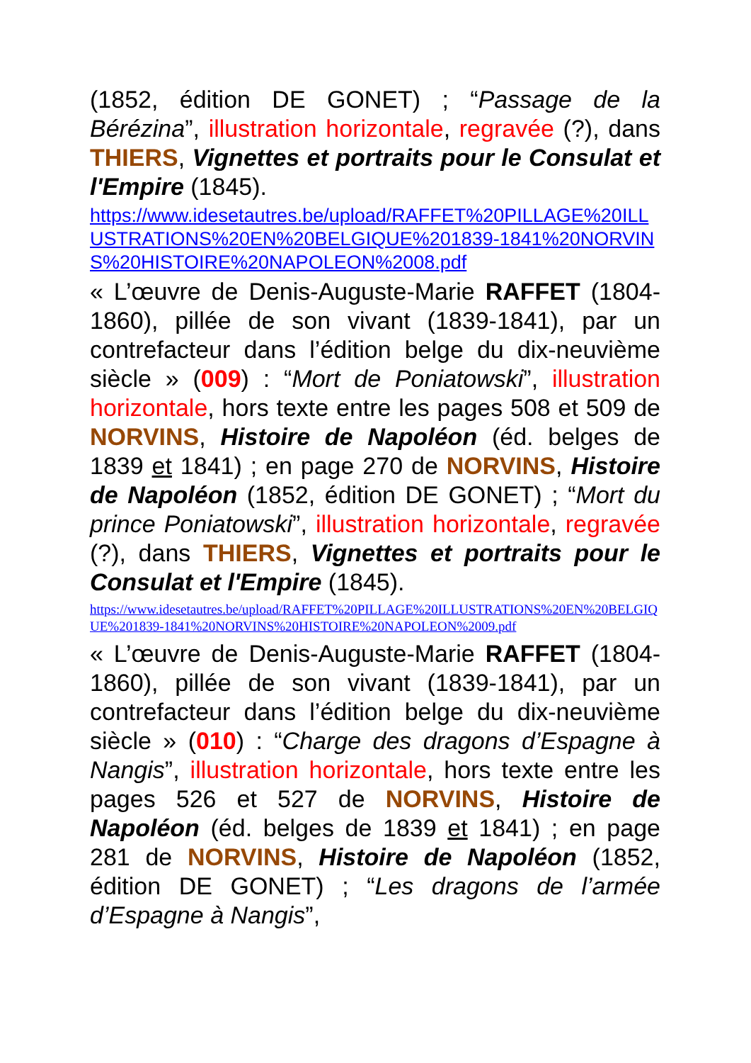(1852, édition DE GONET) ; “Passage de la Bérézina”, illustration horizontale, regravée (?), dans THIERS, Vignettes et portraits pour le Consulat et l'Empire (1845).
https://www.idesetautres.be/upload/RAFFET%20PILLAGE%20ILLUSTRATIONS%20EN%20BELGIQUE%201839-1841%20NORVINS%20HISTOIRE%20NAPOLEON%2008.pdf
« L’œuvre de Denis-Auguste-Marie RAFFET (1804-1860), pillée de son vivant (1839-1841), par un contrefacteur dans l’édition belge du dix-neuvième siècle » (009) : “Mort de Poniatowski”, illustration horizontale, hors texte entre les pages 508 et 509 de NORVINS, Histoire de Napoléon (éd. belges de 1839 et 1841) ; en page 270 de NORVINS, Histoire de Napoléon (1852, édition DE GONET) ; “Mort du prince Poniatowski”, illustration horizontale, regravée (?), dans THIERS, Vignettes et portraits pour le Consulat et l'Empire (1845).
https://www.idesetautres.be/upload/RAFFET%20PILLAGE%20ILLUSTRATIONS%20EN%20BELGIQUE%201839-1841%20NORVINS%20HISTOIRE%20NAPOLEON%2009.pdf
« L’œuvre de Denis-Auguste-Marie RAFFET (1804-1860), pillée de son vivant (1839-1841), par un contrefacteur dans l’édition belge du dix-neuvième siècle » (010) : “Charge des dragons d’Espagne à Nangis”, illustration horizontale, hors texte entre les pages 526 et 527 de NORVINS, Histoire de Napoléon (éd. belges de 1839 et 1841) ; en page 281 de NORVINS, Histoire de Napoléon (1852, édition DE GONET) ; “Les dragons de l’armée d’Espagne à Nangis”,